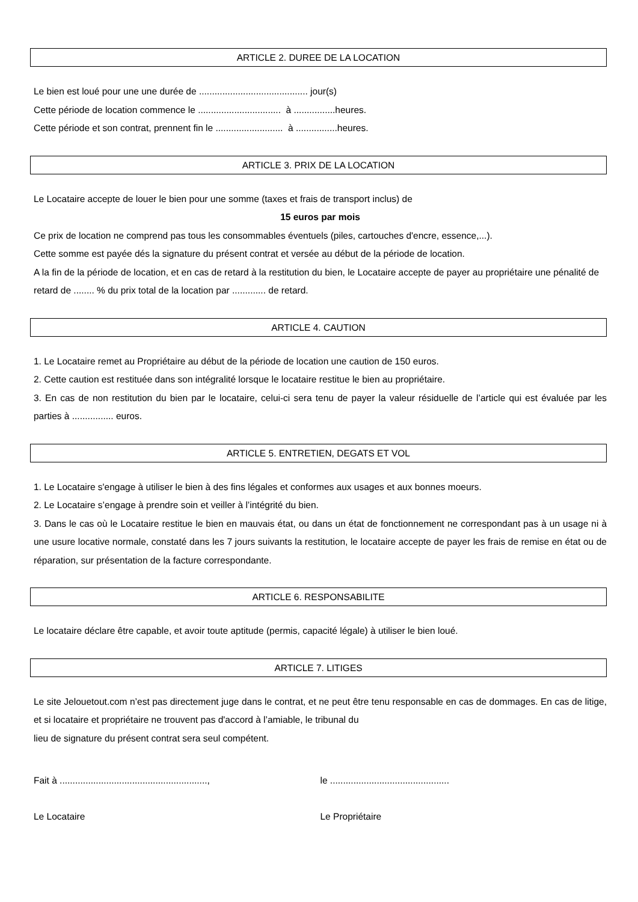ARTICLE 2. DUREE DE LA LOCATION
Le bien est loué pour une une durée de .......................................... jour(s)
Cette période de location commence le ................................ à ................heures.
Cette période et son contrat, prennent fin le .......................... à ................heures.
ARTICLE 3. PRIX DE LA LOCATION
Le Locataire accepte de louer le bien pour une somme (taxes et frais de transport inclus) de
15 euros par mois
Ce prix de location ne comprend pas tous les consommables éventuels (piles, cartouches d'encre, essence,...).
Cette somme est payée dés la signature du présent contrat et versée au début de la période de location.
A la fin de la période de location, et en cas de retard à la restitution du bien, le Locataire accepte de payer au propriétaire une pénalité de retard de ........ % du prix total de la location par ............. de retard.
ARTICLE 4. CAUTION
1. Le Locataire remet au Propriétaire au début de la période de location une caution de 150 euros.
2. Cette caution est restituée dans son intégralité lorsque le locataire restitue le bien au propriétaire.
3. En cas de non restitution du bien par le locataire, celui-ci sera tenu de payer la valeur résiduelle de l’article qui est évaluée par les parties à ................ euros.
ARTICLE 5. ENTRETIEN, DEGATS ET VOL
1. Le Locataire s'engage à utiliser le bien à des fins légales et conformes aux usages et aux bonnes moeurs.
2. Le Locataire s’engage à prendre soin et veiller à l’intégrité du bien.
3. Dans le cas où le Locataire restitue le bien en mauvais état, ou dans un état de fonctionnement ne correspondant pas à un usage ni à une usure locative normale, constaté dans les 7 jours suivants la restitution, le locataire accepte de payer les frais de remise en état ou de réparation, sur présentation de la facture correspondante.
ARTICLE 6. RESPONSABILITE
Le locataire déclare être capable, et avoir toute aptitude (permis, capacité légale) à utiliser le bien loué.
ARTICLE 7. LITIGES
Le site Jelouetout.com n’est pas directement juge dans le contrat, et ne peut être tenu responsable en cas de dommages. En cas de litige, et si locataire et propriétaire ne trouvent pas d'accord à l’amiable, le tribunal du
lieu de signature du présent contrat sera seul compétent.
Fait à ........................................................., le ..............................................
Le Locataire Le Propriétaire